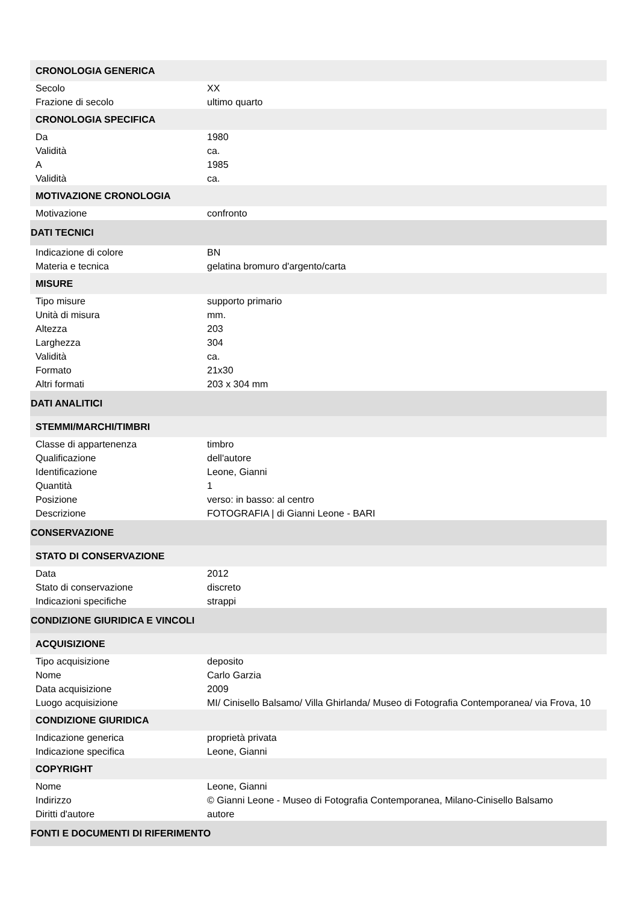| CRONOLOGIA GENERICA | |
| Secolo | XX |
| Frazione di secolo | ultimo quarto |
| CRONOLOGIA SPECIFICA | |
| Da | 1980 |
| Validità | ca. |
| A | 1985 |
| Validità | ca. |
| MOTIVAZIONE CRONOLOGIA | |
| Motivazione | confronto |
| DATI TECNICI | |
| Indicazione di colore | BN |
| Materia e tecnica | gelatina bromuro d'argento/carta |
| MISURE | |
| Tipo misure | supporto primario |
| Unità di misura | mm. |
| Altezza | 203 |
| Larghezza | 304 |
| Validità | ca. |
| Formato | 21x30 |
| Altri formati | 203 x 304 mm |
| DATI ANALITICI | |
| STEMMI/MARCHI/TIMBRI | |
| Classe di appartenenza | timbro |
| Qualificazione | dell'autore |
| Identificazione | Leone, Gianni |
| Quantità | 1 |
| Posizione | verso: in basso: al centro |
| Descrizione | FOTOGRAFIA / di Gianni Leone - BARI |
| CONSERVAZIONE | |
| STATO DI CONSERVAZIONE | |
| Data | 2012 |
| Stato di conservazione | discreto |
| Indicazioni specifiche | strappi |
| CONDIZIONE GIURIDICA E VINCOLI | |
| ACQUISIZIONE | |
| Tipo acquisizione | deposito |
| Nome | Carlo Garzia |
| Data acquisizione | 2009 |
| Luogo acquisizione | MI/ Cinisello Balsamo/ Villa Ghirlanda/ Museo di Fotografia Contemporanea/ via Frova, 10 |
| CONDIZIONE GIURIDICA | |
| Indicazione generica | proprietà privata |
| Indicazione specifica | Leone, Gianni |
| COPYRIGHT | |
| Nome | Leone, Gianni |
| Indirizzo | © Gianni Leone - Museo di Fotografia Contemporanea, Milano-Cinisello Balsamo |
| Diritti d'autore | autore |
| FONTI E DOCUMENTI DI RIFERIMENTO | |